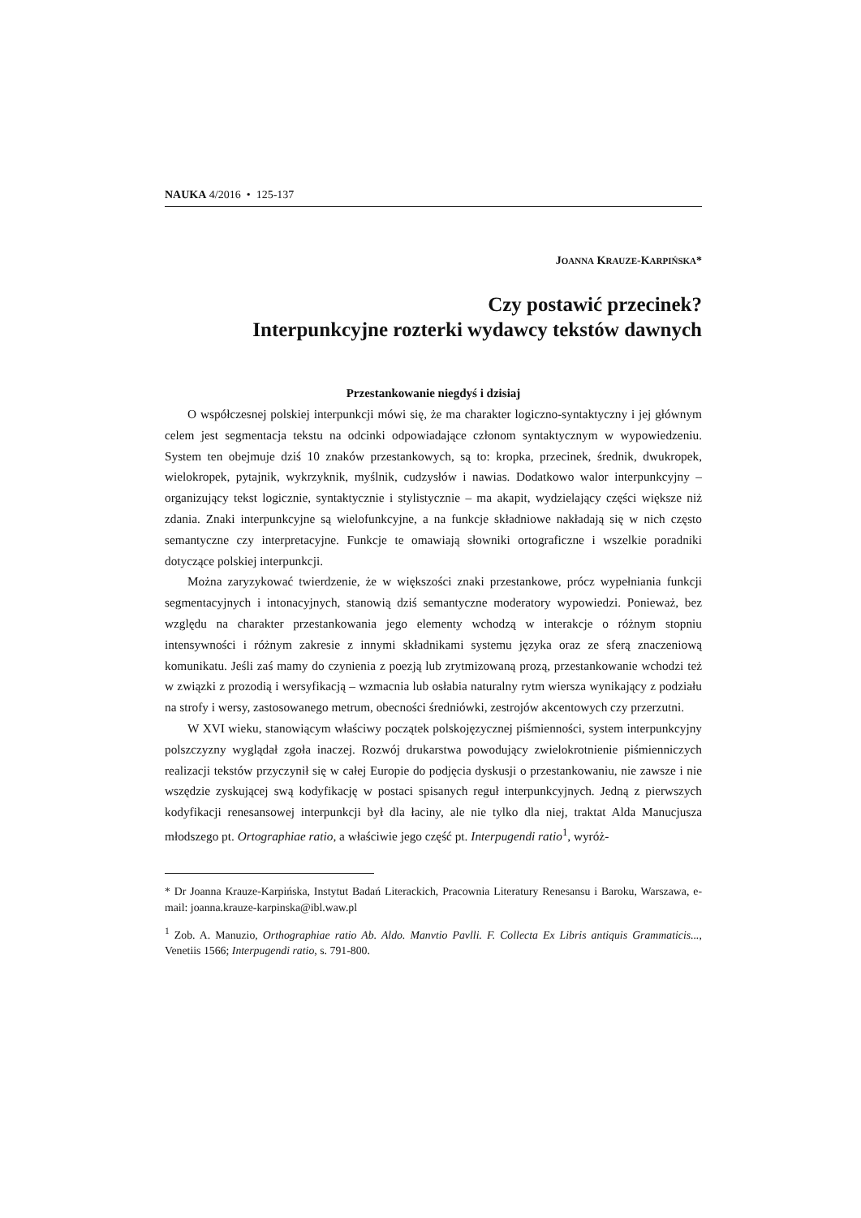NAUKA 4/2016 • 125-137
JOANNA KRAUZE-KARPIŃSKA*
Czy postawić przecinek?
Interpunkcyjne rozterki wydawcy tekstów dawnych
Przestankowanie niegdyś i dzisiaj
O współczesnej polskiej interpunkcji mówi się, że ma charakter logiczno-syntaktyczny i jej głównym celem jest segmentacja tekstu na odcinki odpowiadające członom syntaktycznym w wypowiedzeniu. System ten obejmuje dziś 10 znaków przestankowych, są to: kropka, przecinek, średnik, dwukropek, wielokropek, pytajnik, wykrzyknik, myślnik, cudzysłów i nawias. Dodatkowo walor interpunkcyjny – organizujący tekst logicznie, syntaktycznie i stylistycznie – ma akapit, wydzielający części większe niż zdania. Znaki interpunkcyjne są wielofunkcyjne, a na funkcje składniowe nakładają się w nich często semantyczne czy interpretacyjne. Funkcje te omawiają słowniki ortograficzne i wszelkie poradniki dotyczące polskiej interpunkcji.
Można zaryzykować twierdzenie, że w większości znaki przestankowe, prócz wypełniania funkcji segmentacyjnych i intonacyjnych, stanowią dziś semantyczne moderatory wypowiedzi. Ponieważ, bez względu na charakter przestankowania jego elementy wchodzą w interakcje o różnym stopniu intensywności i różnym zakresie z innymi składnikami systemu języka oraz ze sferą znaczeniową komunikatu. Jeśli zaś mamy do czynienia z poezją lub zrytmizowaną prozą, przestankowanie wchodzi też w związki z prozodią i wersyfikacją – wzmacnia lub osłabia naturalny rytm wiersza wynikający z podziału na strofy i wersy, zastosowanego metrum, obecności średniówki, zestrojów akcentowych czy przerzutni.
W XVI wieku, stanowiącym właściwy początek polskojęzycznej piśmienności, system interpunkcyjny polszczyzny wyglądał zgoła inaczej. Rozwój drukarstwa powodujący zwielokrotnienie piśmienniczych realizacji tekstów przyczynił się w całej Europie do podjęcia dyskusji o przestankowaniu, nie zawsze i nie wszędzie zyskującej swą kodyfikację w postaci spisanych reguł interpunkcyjnych. Jedną z pierwszych kodyfikacji renesansowej interpunkcji był dla łaciny, ale nie tylko dla niej, traktat Alda Manucjusza młodszego pt. Ortographiae ratio, a właściwie jego część pt. Interpugendi ratio<sup>1</sup>, wyróż-
* Dr Joanna Krauze-Karpińska, Instytut Badań Literackich, Pracownia Literatury Renesansu i Baroku, Warszawa, e-mail: joanna.krauze-karpinska@ibl.waw.pl
<sup>1</sup> Zob. A. Manuzio, Orthographiae ratio Ab. Aldo. Manvtio Pavlli. F. Collecta Ex Libris antiquis Grammaticis..., Venetiis 1566; Interpugendi ratio, s. 791-800.